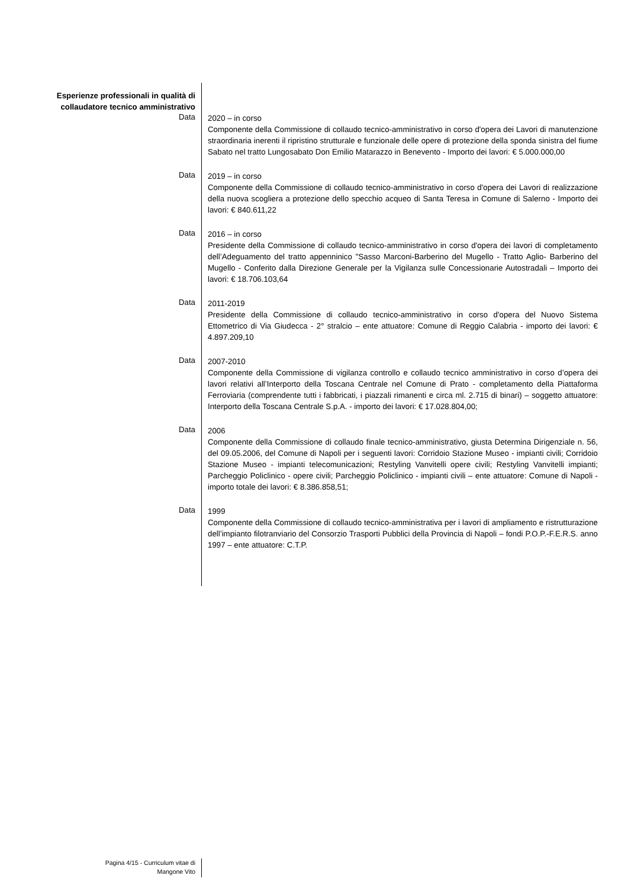Esperienze professionali in qualità di collaudatore tecnico amministrativo
Data
2020 – in corso
Componente della Commissione di collaudo tecnico-amministrativo in corso d'opera dei Lavori di manutenzione straordinaria inerenti il ripristino strutturale e funzionale delle opere di protezione della sponda sinistra del fiume Sabato nel tratto Lungosabato Don Emilio Matarazzo in Benevento - Importo dei lavori: € 5.000.000,00
Data
2019 – in corso
Componente della Commissione di collaudo tecnico-amministrativo in corso d'opera dei Lavori di realizzazione della nuova scogliera a protezione dello specchio acqueo di Santa Teresa in Comune di Salerno - Importo dei lavori: € 840.611,22
Data
2016 – in corso
Presidente della Commissione di collaudo tecnico-amministrativo in corso d'opera dei lavori di completamento dell’Adeguamento del tratto appenninico "Sasso Marconi-Barberino del Mugello - Tratto Aglio- Barberino del Mugello - Conferito dalla Direzione Generale per la Vigilanza sulle Concessionarie Autostradali – Importo dei lavori: € 18.706.103,64
Data
2011-2019
Presidente della Commissione di collaudo tecnico-amministrativo in corso d'opera del Nuovo Sistema Ettometrico di Via Giudecca - 2° stralcio – ente attuatore: Comune di Reggio Calabria - importo dei lavori: € 4.897.209,10
Data
2007-2010
Componente della Commissione di vigilanza controllo e collaudo tecnico amministrativo in corso d’opera dei lavori relativi all’Interporto della Toscana Centrale nel Comune di Prato - completamento della Piattaforma Ferroviaria (comprendente tutti i fabbricati, i piazzali rimanenti e circa ml. 2.715 di binari) – soggetto attuatore: Interporto della Toscana Centrale S.p.A. - importo dei lavori: € 17.028.804,00;
Data
2006
Componente della Commissione di collaudo finale tecnico-amministrativo, giusta Determina Dirigenziale n. 56, del 09.05.2006, del Comune di Napoli per i seguenti lavori: Corridoio Stazione Museo - impianti civili; Corridoio Stazione Museo - impianti telecomunicazioni; Restyling Vanvitelli opere civili; Restyling Vanvitelli impianti; Parcheggio Policlinico - opere civili; Parcheggio Policlinico - impianti civili – ente attuatore: Comune di Napoli - importo totale dei lavori: € 8.386.858,51;
Data
1999
Componente della Commissione di collaudo tecnico-amministrativa per i lavori di ampliamento e ristrutturazione dell’impianto filotranviario del Consorzio Trasporti Pubblici della Provincia di Napoli – fondi P.O.P.-F.E.R.S. anno 1997 – ente attuatore: C.T.P.
Pagina 4/15 - Curriculum vitae di
Mangone Vito